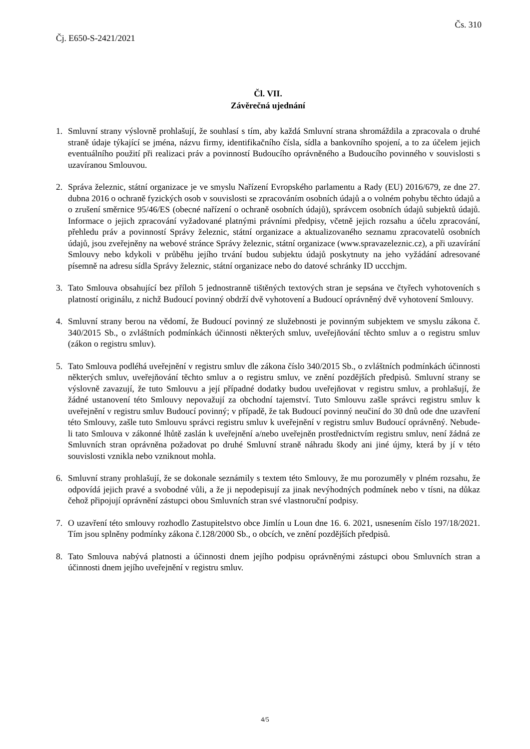Čs. 310
Čj. E650-S-2421/2021
Čl. VII.
Závěrečná ujednání
1. Smluvní strany výslovně prohlašují, že souhlasí s tím, aby každá Smluvní strana shromáždila a zpracovala o druhé straně údaje týkající se jména, názvu firmy, identifikačního čísla, sídla a bankovního spojení, a to za účelem jejich eventuálního použití při realizaci práv a povinností Budoucího oprávněného a Budoucího povinného v souvislosti s uzavíranou Smlouvou.
2. Správa železnic, státní organizace je ve smyslu Nařízení Evropského parlamentu a Rady (EU) 2016/679, ze dne 27. dubna 2016 o ochraně fyzických osob v souvislosti se zpracováním osobních údajů a o volném pohybu těchto údajů a o zrušení směrnice 95/46/ES (obecné nařízení o ochraně osobních údajů), správcem osobních údajů subjektů údajů. Informace o jejich zpracování vyžadované platnými právními předpisy, včetně jejich rozsahu a účelu zpracování, přehledu práv a povinností Správy železnic, státní organizace a aktualizovaného seznamu zpracovatelů osobních údajů, jsou zveřejněny na webové stránce Správy železnic, státní organizace (www.spravazeleznic.cz), a při uzavírání Smlouvy nebo kdykoli v průběhu jejího trvání budou subjektu údajů poskytnuty na jeho vyžádání adresované písemně na adresu sídla Správy železnic, státní organizace nebo do datové schránky ID uccchjm.
3. Tato Smlouva obsahující bez příloh 5 jednostranně tištěných textových stran je sepsána ve čtyřech vyhotoveních s platností originálu, z nichž Budoucí povinný obdrží dvě vyhotovení a Budoucí oprávněný dvě vyhotovení Smlouvy.
4. Smluvní strany berou na vědomí, že Budoucí povinný ze služebnosti je povinným subjektem ve smyslu zákona č. 340/2015 Sb., o zvláštních podmínkách účinnosti některých smluv, uveřejňování těchto smluv a o registru smluv (zákon o registru smluv).
5. Tato Smlouva podléhá uveřejnění v registru smluv dle zákona číslo 340/2015 Sb., o zvláštních podmínkách účinnosti některých smluv, uveřejňování těchto smluv a o registru smluv, ve znění pozdějších předpisů. Smluvní strany se výslovně zavazují, že tuto Smlouvu a její případné dodatky budou uveřejňovat v registru smluv, a prohlašují, že žádné ustanovení této Smlouvy nepovažují za obchodní tajemství. Tuto Smlouvu zašle správci registru smluv k uveřejnění v registru smluv Budoucí povinný; v případě, že tak Budoucí povinný neučiní do 30 dnů ode dne uzavření této Smlouvy, zašle tuto Smlouvu správci registru smluv k uveřejnění v registru smluv Budoucí oprávněný. Nebude-li tato Smlouva v zákonné lhůtě zaslán k uveřejnění a/nebo uveřejněn prostřednictvím registru smluv, není žádná ze Smluvních stran oprávněna požadovat po druhé Smluvní straně náhradu škody ani jiné újmy, která by jí v této souvislosti vznikla nebo vzniknout mohla.
6. Smluvní strany prohlašují, že se dokonale seznámily s textem této Smlouvy, že mu porozuměly v plném rozsahu, že odpovídá jejich pravé a svobodné vůli, a že ji nepodepisují za jinak nevýhodných podmínek nebo v tísni, na důkaz čehož připojují oprávnění zástupci obou Smluvních stran své vlastnoruční podpisy.
7. O uzavření této smlouvy rozhodlo Zastupitelstvo obce Jimlín u Loun dne 16. 6. 2021, usnesením číslo 197/18/2021. Tím jsou splněny podmínky zákona č.128/2000 Sb., o obcích, ve znění pozdějších předpisů.
8. Tato Smlouva nabývá platnosti a účinnosti dnem jejího podpisu oprávněnými zástupci obou Smluvních stran a účinnosti dnem jejího uveřejnění v registru smluv.
4/5